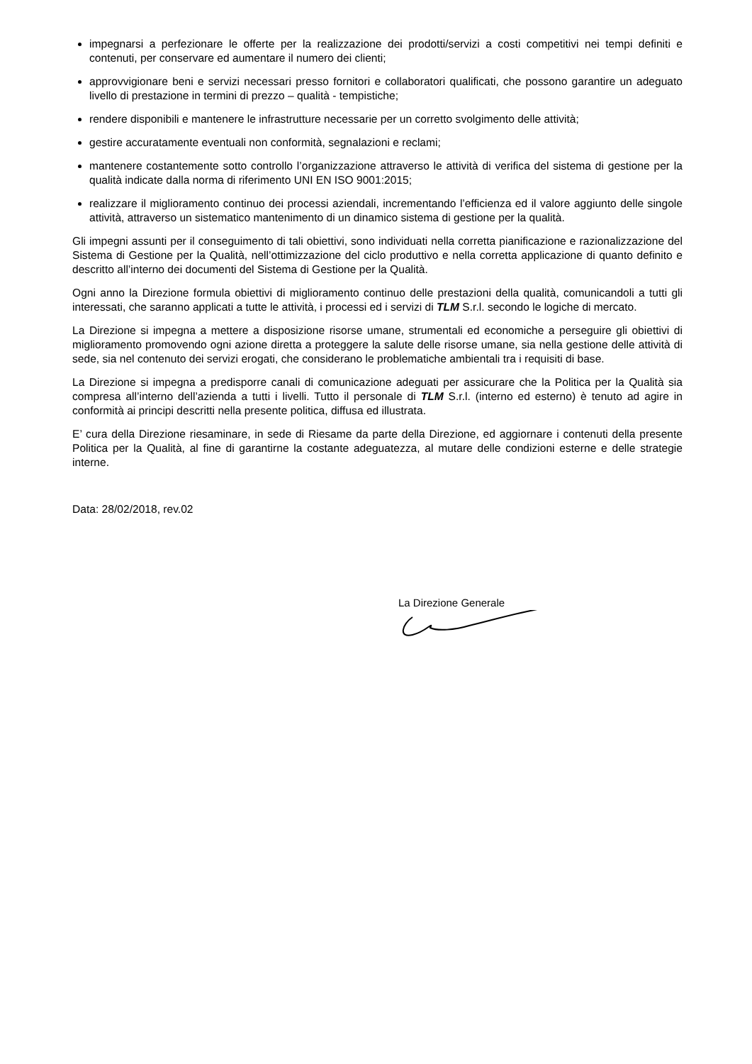impegnarsi a perfezionare le offerte per la realizzazione dei prodotti/servizi a costi competitivi nei tempi definiti e contenuti, per conservare ed aumentare il numero dei clienti;
approvvigionare beni e servizi necessari presso fornitori e collaboratori qualificati, che possono garantire un adeguato livello di prestazione in termini di prezzo – qualità - tempistiche;
rendere disponibili e mantenere le infrastrutture necessarie per un corretto svolgimento delle attività;
gestire accuratamente eventuali non conformità, segnalazioni e reclami;
mantenere costantemente sotto controllo l’organizzazione attraverso le attività di verifica del sistema di gestione per la qualità indicate dalla norma di riferimento UNI EN ISO 9001:2015;
realizzare il miglioramento continuo dei processi aziendali, incrementando l’efficienza ed il valore aggiunto delle singole attività, attraverso un sistematico mantenimento di un dinamico sistema di gestione per la qualità.
Gli impegni assunti per il conseguimento di tali obiettivi, sono individuati nella corretta pianificazione e razionalizzazione del Sistema di Gestione per la Qualità, nell’ottimizzazione del ciclo produttivo e nella corretta applicazione di quanto definito e descritto all’interno dei documenti del Sistema di Gestione per la Qualità.
Ogni anno la Direzione formula obiettivi di miglioramento continuo delle prestazioni della qualità, comunicandoli a tutti gli interessati, che saranno applicati a tutte le attività, i processi ed i servizi di TLM S.r.l. secondo le logiche di mercato.
La Direzione si impegna a mettere a disposizione risorse umane, strumentali ed economiche a perseguire gli obiettivi di miglioramento promovendo ogni azione diretta a proteggere la salute delle risorse umane, sia nella gestione delle attività di sede, sia nel contenuto dei servizi erogati, che considerano le problematiche ambientali tra i requisiti di base.
La Direzione si impegna a predisporre canali di comunicazione adeguati per assicurare che la Politica per la Qualità sia compresa all’interno dell’azienda a tutti i livelli. Tutto il personale di TLM S.r.l. (interno ed esterno) è tenuto ad agire in conformità ai principi descritti nella presente politica, diffusa ed illustrata.
E’ cura della Direzione riesaminare, in sede di Riesame da parte della Direzione, ed aggiornare i contenuti della presente Politica per la Qualità, al fine di garantirne la costante adeguatezza, al mutare delle condizioni esterne e delle strategie interne.
Data: 28/02/2018, rev.02
La Direzione Generale